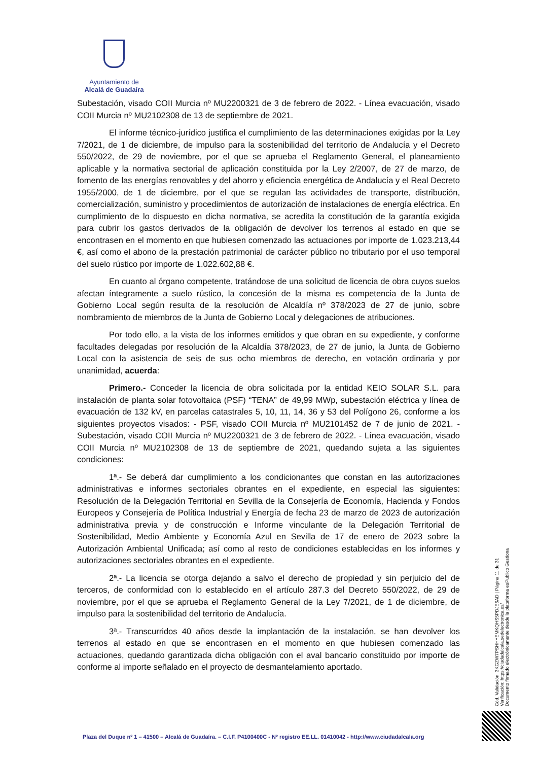Ayuntamiento de
Alcalá de Guadaíra
Subestación, visado COII Murcia nº MU2200321 de 3 de febrero de 2022. - Línea evacuación, visado COII Murcia nº MU2102308 de 13 de septiembre de 2021.
El informe técnico-jurídico justifica el cumplimiento de las determinaciones exigidas por la Ley 7/2021, de 1 de diciembre, de impulso para la sostenibilidad del territorio de Andalucía y el Decreto 550/2022, de 29 de noviembre, por el que se aprueba el Reglamento General, el planeamiento aplicable y la normativa sectorial de aplicación constituida por la Ley 2/2007, de 27 de marzo, de fomento de las energías renovables y del ahorro y eficiencia energética de Andalucía y el Real Decreto 1955/2000, de 1 de diciembre, por el que se regulan las actividades de transporte, distribución, comercialización, suministro y procedimientos de autorización de instalaciones de energía eléctrica. En cumplimiento de lo dispuesto en dicha normativa, se acredita la constitución de la garantía exigida para cubrir los gastos derivados de la obligación de devolver los terrenos al estado en que se encontrasen en el momento en que hubiesen comenzado las actuaciones por importe de 1.023.213,44 €, así como el abono de la prestación patrimonial de carácter público no tributario por el uso temporal del suelo rústico por importe de 1.022.602,88 €.
En cuanto al órgano competente, tratándose de una solicitud de licencia de obra cuyos suelos afectan íntegramente a suelo rústico, la concesión de la misma es competencia de la Junta de Gobierno Local según resulta de la resolución de Alcaldía nº 378/2023 de 27 de junio, sobre nombramiento de miembros de la Junta de Gobierno Local y delegaciones de atribuciones.
Por todo ello, a la vista de los informes emitidos y que obran en su expediente, y conforme facultades delegadas por resolución de la Alcaldía 378/2023, de 27 de junio, la Junta de Gobierno Local con la asistencia de seis de sus ocho miembros de derecho, en votación ordinaria y por unanimidad, acuerda:
Primero.- Conceder la licencia de obra solicitada por la entidad KEIO SOLAR S.L. para instalación de planta solar fotovoltaica (PSF) “TENA” de 49,99 MWp, subestación eléctrica y línea de evacuación de 132 kV, en parcelas catastrales 5, 10, 11, 14, 36 y 53 del Polígono 26, conforme a los siguientes proyectos visados: - PSF, visado COII Murcia nº MU2101452 de 7 de junio de 2021. - Subestación, visado COII Murcia nº MU2200321 de 3 de febrero de 2022. - Línea evacuación, visado COII Murcia nº MU2102308 de 13 de septiembre de 2021, quedando sujeta a las siguientes condiciones:
1ª.- Se deberá dar cumplimiento a los condicionantes que constan en las autorizaciones administrativas e informes sectoriales obrantes en el expediente, en especial las siguientes: Resolución de la Delegación Territorial en Sevilla de la Consejería de Economía, Hacienda y Fondos Europeos y Consejería de Política Industrial y Energía de fecha 23 de marzo de 2023 de autorización administrativa previa y de construcción e Informe vinculante de la Delegación Territorial de Sostenibilidad, Medio Ambiente y Economía Azul en Sevilla de 17 de enero de 2023 sobre la Autorización Ambiental Unificada; así como al resto de condiciones establecidas en los informes y autorizaciones sectoriales obrantes en el expediente.
2ª.- La licencia se otorga dejando a salvo el derecho de propiedad y sin perjuicio del de terceros, de conformidad con lo establecido en el artículo 287.3 del Decreto 550/2022, de 29 de noviembre, por el que se aprueba el Reglamento General de la Ley 7/2021, de 1 de diciembre, de impulso para la sostenibilidad del territorio de Andalucía.
3ª.- Transcurridos 40 años desde la implantación de la instalación, se han devolver los terrenos al estado en que se encontrasen en el momento en que hubiesen comenzado las actuaciones, quedando garantizada dicha obligación con el aval bancario constituido por importe de conforme al importe señalado en el proyecto de desmantelamiento aportado.
Cód. Validación: 3KGZW7PSHHYEMKQHS5PDJE6AD | Página 11 de 31
Verificación: https://ciudadalcala.sedelectronica.es/
Documento firmado electrónicamente desde la plataforma esPublico Gestiona
Plaza del Duque nº 1 – 41500 – Alcalá de Guadaíra. – C.I.F. P4100400C - Nº registro EE.LL. 01410042 - http://www.ciudadalcala.org